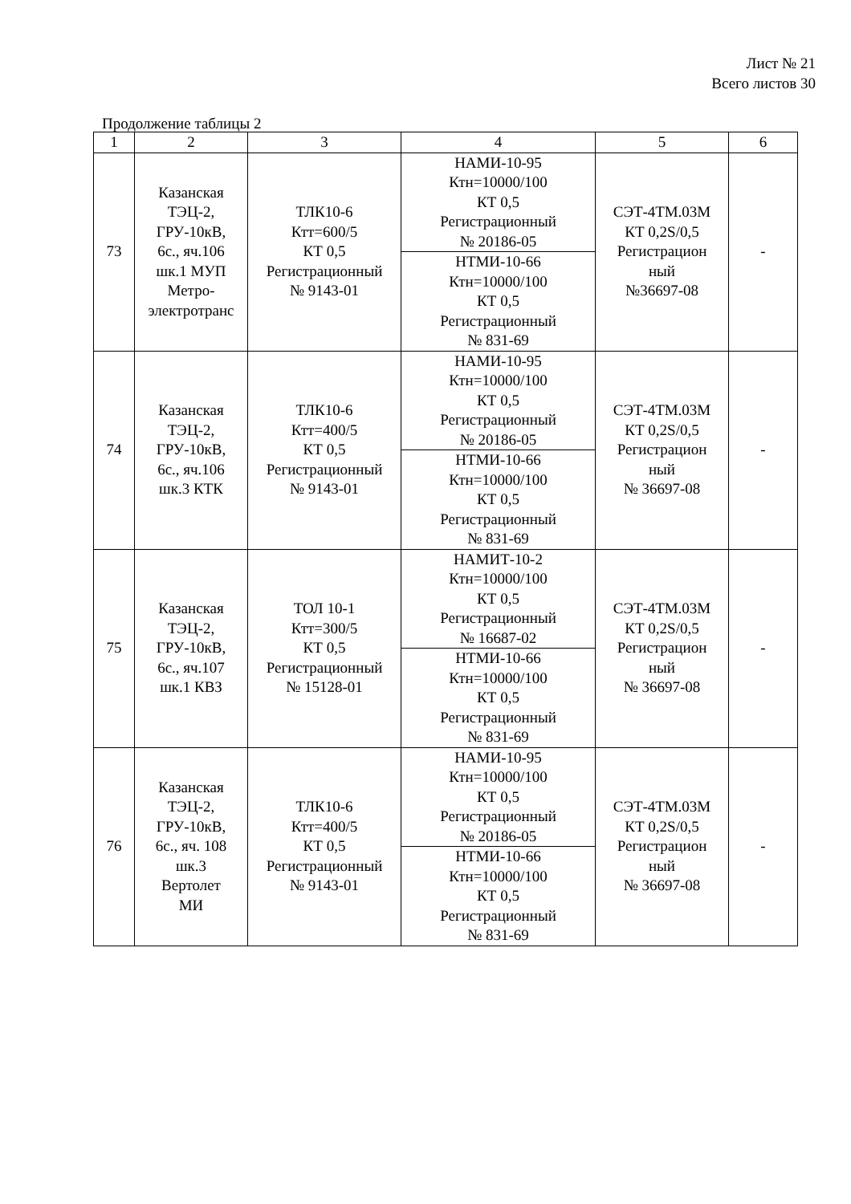Лист № 21
Всего листов 30
Продолжение таблицы 2
| 1 | 2 | 3 | 4 | 5 | 6 |
| --- | --- | --- | --- | --- | --- |
| 73 | Казанская ТЭЦ-2, ГРУ-10кВ, 6с., яч.106 шк.1 МУП Метро- электротранс | ТЛК10-6 Ктт=600/5 КТ 0,5 Регистрационный № 9143-01 | НАМИ-10-95 Ктн=10000/100 КТ 0,5 Регистрационный № 20186-05 | СЭТ-4ТМ.03М КТ 0,2S/0,5 Регистрацион ный №36697-08 | - |
| | | | НТМИ-10-66 Ктн=10000/100 КТ 0,5 Регистрационный № 831-69 | | |
| 74 | Казанская ТЭЦ-2, ГРУ-10кВ, 6с., яч.106 шк.3 КТК | ТЛК10-6 Ктт=400/5 КТ 0,5 Регистрационный № 9143-01 | НАМИ-10-95 Ктн=10000/100 КТ 0,5 Регистрационный № 20186-05 | СЭТ-4ТМ.03М КТ 0,2S/0,5 Регистрацион ный № 36697-08 | - |
| | | | НТМИ-10-66 Ктн=10000/100 КТ 0,5 Регистрационный № 831-69 | | |
| 75 | Казанская ТЭЦ-2, ГРУ-10кВ, 6с., яч.107 шк.1 КВЗ | ТОЛ 10-1 Ктт=300/5 КТ 0,5 Регистрационный № 15128-01 | НАМИТ-10-2 Ктн=10000/100 КТ 0,5 Регистрационный № 16687-02 | СЭТ-4ТМ.03М КТ 0,2S/0,5 Регистрацион ный № 36697-08 | - |
| | | | НТМИ-10-66 Ктн=10000/100 КТ 0,5 Регистрационный № 831-69 | | |
| 76 | Казанская ТЭЦ-2, ГРУ-10кВ, 6с., яч. 108 шк.3 Вертолет МИ | ТЛК10-6 Ктт=400/5 КТ 0,5 Регистрационный № 9143-01 | НАМИ-10-95 Ктн=10000/100 КТ 0,5 Регистрационный № 20186-05 | СЭТ-4ТМ.03М КТ 0,2S/0,5 Регистрацион ный № 36697-08 | - |
| | | | НТМИ-10-66 Ктн=10000/100 КТ 0,5 Регистрационный № 831-69 | | |